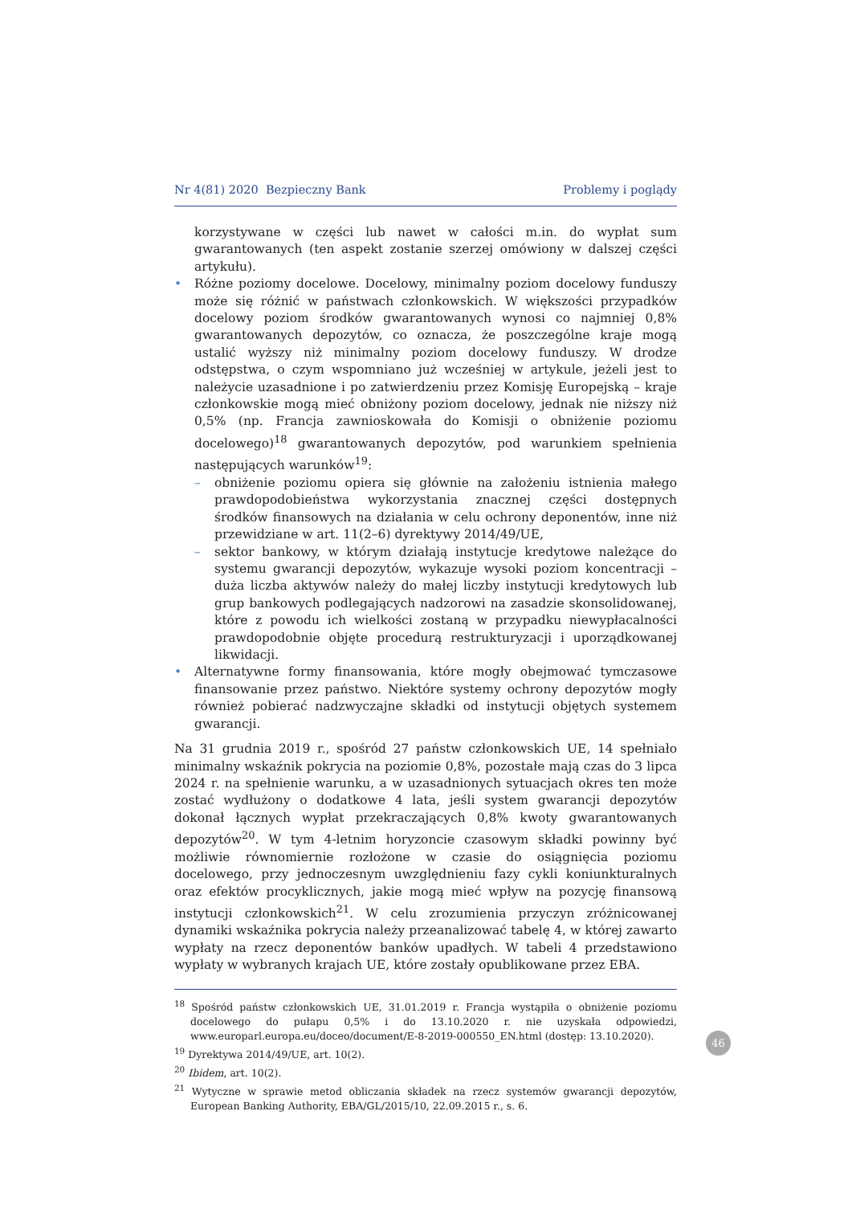Nr 4(81) 2020 Bezpieczny Bank Problemy i poglądy
korzystywane w części lub nawet w całości m.in. do wypłat sum gwarantowanych (ten aspekt zostanie szerzej omówiony w dalszej części artykułu).
• Różne poziomy docelowe. Docelowy, minimalny poziom docelowy funduszy może się różnić w państwach członkowskich. W większości przypadków docelowy poziom środków gwarantowanych wynosi co najmniej 0,8% gwarantowanych depozytów, co oznacza, że poszczególne kraje mogą ustalić wyższy niż minimalny poziom docelowy funduszy. W drodze odstępstwa, o czym wspomniano już wcześniej w artykule, jeżeli jest to należycie uzasadnione i po zatwierdzeniu przez Komisję Europejską – kraje członkowskie mogą mieć obniżony poziom docelowy, jednak nie niższy niż 0,5% (np. Francja zawnioskowała do Komisji o obniżenie poziomu docelowego)<sup>18</sup> gwarantowanych depozytów, pod warunkiem spełnienia następujących warunków<sup>19</sup>:
– obniżenie poziomu opiera się głównie na założeniu istnienia małego prawdopodobieństwa wykorzystania znacznej części dostępnych środków finansowych na działania w celu ochrony deponentów, inne niż przewidziane w art. 11(2–6) dyrektywy 2014/49/UE,
– sektor bankowy, w którym działają instytucje kredytowe należące do systemu gwarancji depozytów, wykazuje wysoki poziom koncentracji – duża liczba aktywów należy do małej liczby instytucji kredytowych lub grup bankowych podlegających nadzorowi na zasadzie skonsolidowanej, które z powodu ich wielkości zostaną w przypadku niewypłacalności prawdopodobnie objęte procedurą restrukturyzacji i uporządkowanej likwidacji.
• Alternatywne formy finansowania, które mogły obejmować tymczasowe finansowanie przez państwo. Niektóre systemy ochrony depozytów mogły również pobierać nadzwyczajne składki od instytucji objętych systemem gwarancji.
Na 31 grudnia 2019 r., spośród 27 państw członkowskich UE, 14 spełniało minimalny wskaźnik pokrycia na poziomie 0,8%, pozostałe mają czas do 3 lipca 2024 r. na spełnienie warunku, a w uzasadnionych sytuacjach okres ten może zostać wydłużony o dodatkowe 4 lata, jeśli system gwarancji depozytów dokonał łącznych wypłat przekraczających 0,8% kwoty gwarantowanych depozytów<sup>20</sup>. W tym 4-letnim horyzoncie czasowym składki powinny być możliwie równomiernie rozłożone w czasie do osiągnięcia poziomu docelowego, przy jednoczesnym uwzględnieniu fazy cykli koniunkturalnych oraz efektów procyklicznych, jakie mogą mieć wpływ na pozycję finansową instytucji członkowskich<sup>21</sup>. W celu zrozumienia przyczyn zróżnicowanej dynamiki wskaźnika pokrycia należy przeanalizować tabelę 4, w której zawarto wypłaty na rzecz deponentów banków upadłych. W tabeli 4 przedstawiono wypłaty w wybranych krajach UE, które zostały opublikowane przez EBA.
<sup>18</sup> Spośród państw członkowskich UE, 31.01.2019 r. Francja wystąpiła o obniżenie poziomu docelowego do pułapu 0,5% i do 13.10.2020 r. nie uzyskała odpowiedzi, www.europarl.europa.eu/doceo/document/E-8-2019-000550_EN.html (dostęp: 13.10.2020).
<sup>19</sup> Dyrektywa 2014/49/UE, art. 10(2).
<sup>20</sup> Ibidem, art. 10(2).
<sup>21</sup> Wytyczne w sprawie metod obliczania składek na rzecz systemów gwarancji depozytów, European Banking Authority, EBA/GL/2015/10, 22.09.2015 r., s. 6.
46